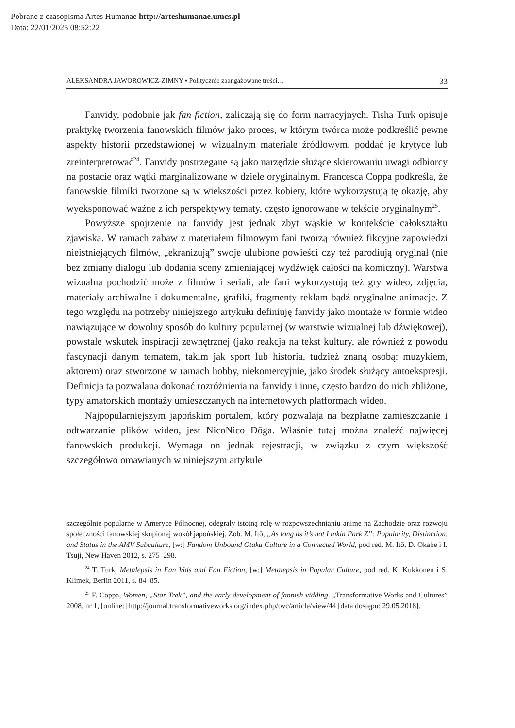Pobrane z czasopisma Artes Humanae http://arteshumanae.umcs.pl
Data: 22/01/2025 08:52:22
ALEKSANDRA JAWOROWICZ-ZIMNY ▪ Politycznie zaangażowane treści… 33
Fanvidy, podobnie jak fan fiction, zaliczają się do form narracyjnych. Tisha Turk opisuje praktykę tworzenia fanowskich filmów jako proces, w którym twórca może podkreślić pewne aspekty historii przedstawionej w wizualnym materiale źródłowym, poddać je krytyce lub zreinterpretować<sup>24</sup>. Fanvidy postrzegane są jako narzędzie służące skierowaniu uwagi odbiorcy na postacie oraz wątki marginalizowane w dziele oryginalnym. Francesca Coppa podkreśla, że fanowskie filmiki tworzone są w większości przez kobiety, które wykorzystują tę okazję, aby wyeksponować ważne z ich perspektywy tematy, często ignorowane w tekście oryginalnym<sup>25</sup>.
Powyższe spojrzenie na fanvidy jest jednak zbyt wąskie w kontekście całokształtu zjawiska. W ramach zabaw z materiałem filmowym fani tworzą również fikcyjne zapowiedzi nieistniejących filmów, „ekranizują” swoje ulubione powieści czy też parodiują oryginał (nie bez zmiany dialogu lub dodania sceny zmieniającej wydźwięk całości na komiczny). Warstwa wizualna pochodzić może z filmów i seriali, ale fani wykorzystują też gry wideo, zdjęcia, materiały archiwalne i dokumentalne, grafiki, fragmenty reklam bądź oryginalne animacje. Z tego względu na potrzeby niniejszego artykułu definiuję fanvidy jako montaże w formie wideo nawiązujące w dowolny sposób do kultury popularnej (w warstwie wizualnej lub dźwiękowej), powstałe wskutek inspiracji zewnętrznej (jako reakcja na tekst kultury, ale również z powodu fascynacji danym tematem, takim jak sport lub historia, tudzież znaną osobą: muzykiem, aktorem) oraz stworzone w ramach hobby, niekomercyjnie, jako środek służący autoekspresji. Definicja ta pozwalana dokonać rozróżnienia na fanvidy i inne, często bardzo do nich zbliżone, typy amatorskich montaży umieszczanych na internetowych platformach wideo.
Najpopularniejszym japońskim portalem, który pozwalaja na bezpłatne zamieszczanie i odtwarzanie plików wideo, jest NicoNico Dōga. Właśnie tutaj można znaleźć najwięcej fanowskich produkcji. Wymaga on jednak rejestracji, w związku z czym większość szczegółowo omawianych w niniejszym artykule
szczególnie popularne w Ameryce Północnej, odegrały istotną rolę w rozpowszechnianiu anime na Zachodzie oraz rozwoju społeczności fanowskiej skupionej wokół japońskiej. Zob. M. Itō, „As long as it’s not Linkin Park Z”: Popularity, Distinction, and Status in the AMV Subculture, [w:] Fandom Unbound Otaku Culture in a Connected World, pod red. M. Itō, D. Okabe i I. Tsuji, New Haven 2012, s. 275–298.
<sup>24</sup> T. Turk, Metalepsis in Fan Vids and Fan Fiction, [w:] Metalepsis in Popular Culture, pod red. K. Kukkonen i S. Klimek, Berlin 2011, s. 84–85.
<sup>25</sup> F. Coppa, Women, „Star Trek”, and the early development of fannish vidding. „Transformative Works and Cultures” 2008, nr 1, [online:] http://journal.transformativeworks.org/index.php/twc/article/view/44 [data dostępu: 29.05.2018].